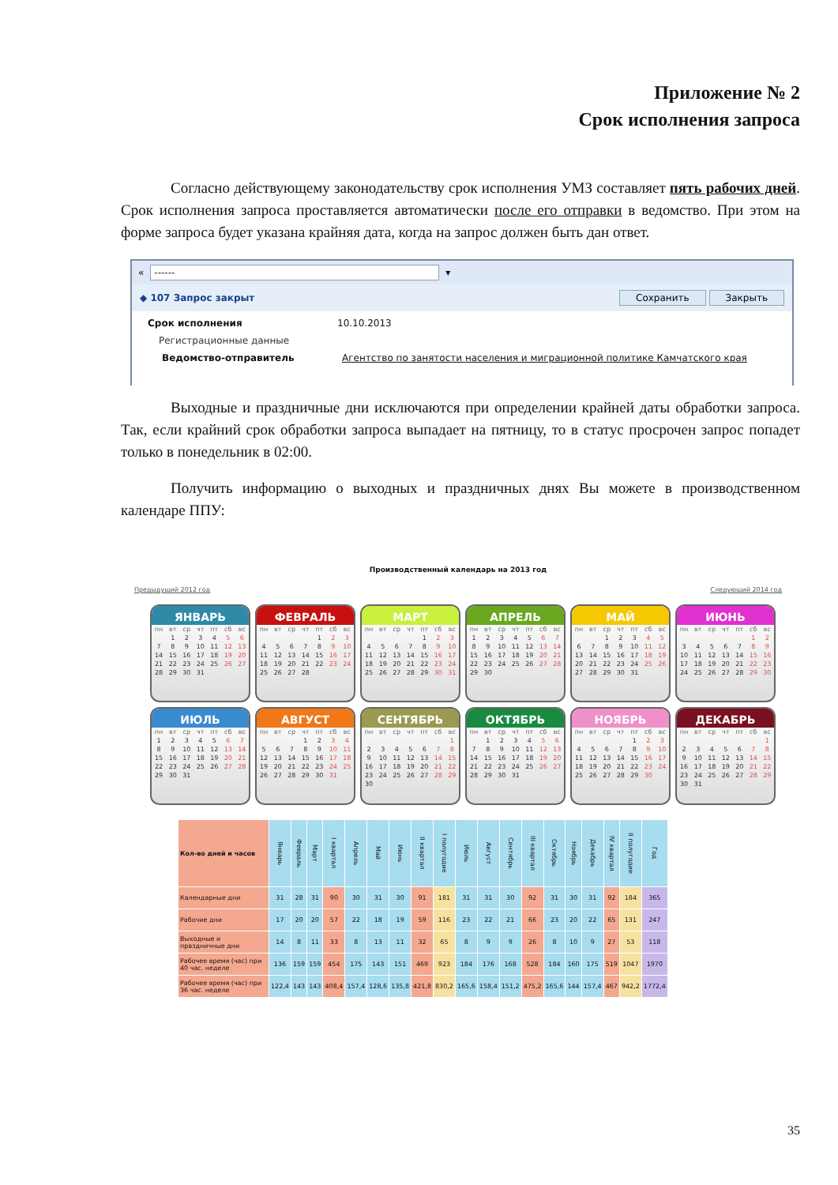Приложение № 2
Срок исполнения запроса
Согласно действующему законодательству срок исполнения УМЗ составляет пять рабочих дней. Срок исполнения запроса проставляется автоматически после его отправки в ведомство. При этом на форме запроса будет указана крайняя дата, когда на запрос должен быть дан ответ.
« ------ ▾
◆ 107 Запрос закрыт Сохранить Закрыть
Срок исполнения 10.10.2013
Регистрационные данные
Ведомство-отправитель Агентство по занятости населения и миграционной политике Камчатского края
Выходные и праздничные дни исключаются при определении крайней даты обработки запроса. Так, если крайний срок обработки запроса выпадает на пятницу, то в статус просрочен запрос попадет только в понедельник в 02:00.
Получить информацию о выходных и праздничных днях Вы можете в производственном календаре ППУ:
Производственный календарь на 2013 год
Предыдущий 2012 год Следующий 2014 год
ЯНВАРЬ
| пн | вт | ср | чт | пт | сб | вс |
| --- | --- | --- | --- | --- | --- | --- |
| | 1 | 2 | 3 | 4 | 5 | 6 |
| 7 | 8 | 9 | 10 | 11 | 12 | 13 |
| 14 | 15 | 16 | 17 | 18 | 19 | 20 |
| 21 | 22 | 23 | 24 | 25 | 26 | 27 |
| 28 | 29 | 30 | 31 | | | |
ФЕВРАЛЬ
| пн | вт | ср | чт | пт | сб | вс |
| --- | --- | --- | --- | --- | --- | --- |
| | | | | 1 | 2 | 3 |
| 4 | 5 | 6 | 7 | 8 | 9 | 10 |
| 11 | 12 | 13 | 14 | 15 | 16 | 17 |
| 18 | 19 | 20 | 21 | 22 | 23 | 24 |
| 25 | 26 | 27 | 28 | | | |
МАРТ
| пн | вт | ср | чт | пт | сб | вс |
| --- | --- | --- | --- | --- | --- | --- |
| | | | | 1 | 2 | 3 |
| 4 | 5 | 6 | 7 | 8 | 9 | 10 |
| 11 | 12 | 13 | 14 | 15 | 16 | 17 |
| 18 | 19 | 20 | 21 | 22 | 23 | 24 |
| 25 | 26 | 27 | 28 | 29 | 30 | 31 |
АПРЕЛЬ
| пн | вт | ср | чт | пт | сб | вс |
| --- | --- | --- | --- | --- | --- | --- |
| 1 | 2 | 3 | 4 | 5 | 6 | 7 |
| 8 | 9 | 10 | 11 | 12 | 13 | 14 |
| 15 | 16 | 17 | 18 | 19 | 20 | 21 |
| 22 | 23 | 24 | 25 | 26 | 27 | 28 |
| 29 | 30 | | | | | |
МАЙ
| пн | вт | ср | чт | пт | сб | вс |
| --- | --- | --- | --- | --- | --- | --- |
| | | 1 | 2 | 3 | 4 | 5 |
| 6 | 7 | 8 | 9 | 10 | 11 | 12 |
| 13 | 14 | 15 | 16 | 17 | 18 | 19 |
| 20 | 21 | 22 | 23 | 24 | 25 | 26 |
| 27 | 28 | 29 | 30 | 31 | | |
ИЮНЬ
| пн | вт | ср | чт | пт | сб | вс |
| --- | --- | --- | --- | --- | --- | --- |
| | | | | | 1 | 2 |
| 3 | 4 | 5 | 6 | 7 | 8 | 9 |
| 10 | 11 | 12 | 13 | 14 | 15 | 16 |
| 17 | 18 | 19 | 20 | 21 | 22 | 23 |
| 24 | 25 | 26 | 27 | 28 | 29 | 30 |
ИЮЛЬ
| пн | вт | ср | чт | пт | сб | вс |
| --- | --- | --- | --- | --- | --- | --- |
| 1 | 2 | 3 | 4 | 5 | 6 | 7 |
| 8 | 9 | 10 | 11 | 12 | 13 | 14 |
| 15 | 16 | 17 | 18 | 19 | 20 | 21 |
| 22 | 23 | 24 | 25 | 26 | 27 | 28 |
| 29 | 30 | 31 | | | | |
АВГУСТ
| пн | вт | ср | чт | пт | сб | вс |
| --- | --- | --- | --- | --- | --- | --- |
| | | | 1 | 2 | 3 | 4 |
| 5 | 6 | 7 | 8 | 9 | 10 | 11 |
| 12 | 13 | 14 | 15 | 16 | 17 | 18 |
| 19 | 20 | 21 | 22 | 23 | 24 | 25 |
| 26 | 27 | 28 | 29 | 30 | 31 | |
СЕНТЯБРЬ
| пн | вт | ср | чт | пт | сб | вс |
| --- | --- | --- | --- | --- | --- | --- |
| | | | | | | 1 |
| 2 | 3 | 4 | 5 | 6 | 7 | 8 |
| 9 | 10 | 11 | 12 | 13 | 14 | 15 |
| 16 | 17 | 18 | 19 | 20 | 21 | 22 |
| 23 | 24 | 25 | 26 | 27 | 28 | 29 |
| 30 | | | | | | |
ОКТЯБРЬ
| пн | вт | ср | чт | пт | сб | вс |
| --- | --- | --- | --- | --- | --- | --- |
| | 1 | 2 | 3 | 4 | 5 | 6 |
| 7 | 8 | 9 | 10 | 11 | 12 | 13 |
| 14 | 15 | 16 | 17 | 18 | 19 | 20 |
| 21 | 22 | 23 | 24 | 25 | 26 | 27 |
| 28 | 29 | 30 | 31 | | | |
НОЯБРЬ
| пн | вт | ср | чт | пт | сб | вс |
| --- | --- | --- | --- | --- | --- | --- |
| | | | | 1 | 2 | 3 |
| 4 | 5 | 6 | 7 | 8 | 9 | 10 |
| 11 | 12 | 13 | 14 | 15 | 16 | 17 |
| 18 | 19 | 20 | 21 | 22 | 23 | 24 |
| 25 | 26 | 27 | 28 | 29 | 30 | |
ДЕКАБРЬ
| пн | вт | ср | чт | пт | сб | вс |
| --- | --- | --- | --- | --- | --- | --- |
| | | | | | | 1 |
| 2 | 3 | 4 | 5 | 6 | 7 | 8 |
| 9 | 10 | 11 | 12 | 13 | 14 | 15 |
| 16 | 17 | 18 | 19 | 20 | 21 | 22 |
| 23 | 24 | 25 | 26 | 27 | 28 | 29 |
| 30 | 31 | | | | | |
| Кол-во дней и часов | Январь | Февраль | Март | I квартал | Апрель | Май | Июнь | II квартал | I полугодие | Июль | Август | Сентябрь | III квартал | Октябрь | Ноябрь | Декабрь | IV квартал | II полугодие | Год |
| --- | --- | --- | --- | --- | --- | --- | --- | --- | --- | --- | --- | --- | --- | --- | --- | --- | --- | --- | --- |
| Календарные дни | 31 | 28 | 31 | 90 | 30 | 31 | 30 | 91 | 181 | 31 | 31 | 30 | 92 | 31 | 30 | 31 | 92 | 184 | 365 |
| Рабочие дни | 17 | 20 | 20 | 57 | 22 | 18 | 19 | 59 | 116 | 23 | 22 | 21 | 66 | 23 | 20 | 22 | 65 | 131 | 247 |
| Выходные и праздничные дни | 14 | 8 | 11 | 33 | 8 | 13 | 11 | 32 | 65 | 8 | 9 | 9 | 26 | 8 | 10 | 9 | 27 | 53 | 118 |
| Рабочее время (час) при 40 час. неделе | 136 | 159 | 159 | 454 | 175 | 143 | 151 | 469 | 923 | 184 | 176 | 168 | 528 | 184 | 160 | 175 | 519 | 1047 | 1970 |
| Рабочее время (час) при 36 час. неделе | 122,4 | 143 | 143 | 408,4 | 157,4 | 128,6 | 135,8 | 421,8 | 830,2 | 165,6 | 158,4 | 151,2 | 475,2 | 165,6 | 144 | 157,4 | 467 | 942,2 | 1772,4 |
35